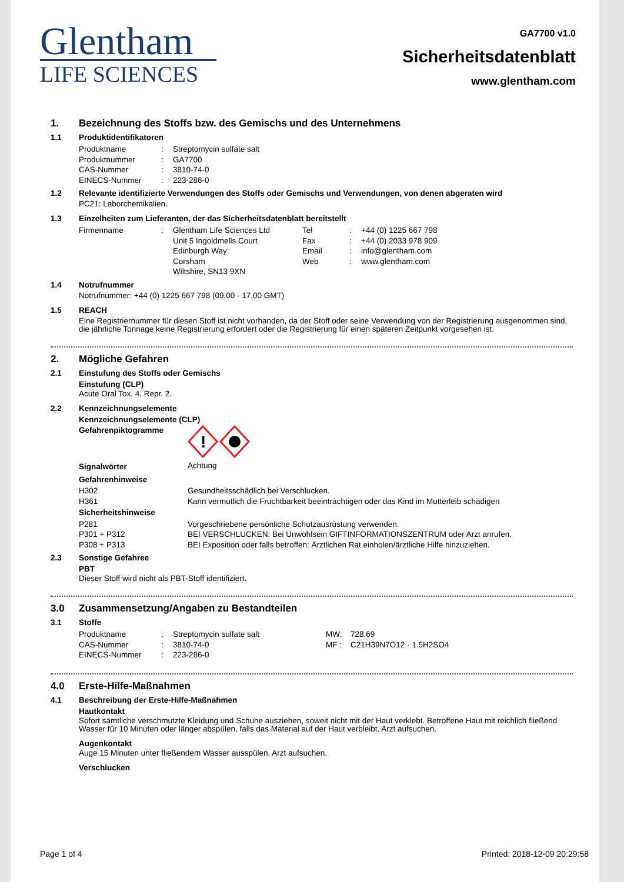Glentham
LIFE SCIENCES
GA7700 v1.0
Sicherheitsdatenblatt
www.glentham.com
1. Bezeichnung des Stoffs bzw. des Gemischs und des Unternehmens
1.1 Produktidentifikatoren
| Produktname | : | Streptomycin sulfate salt |
| Produktnummer | : | GA7700 |
| CAS-Nummer | : | 3810-74-0 |
| EINECS-Nummer | : | 223-286-0 |
1.2 Relevante identifizierte Verwendungen des Stoffs oder Gemischs und Verwendungen, von denen abgeraten wird
PC21: Laborchemikalien.
1.3 Einzelheiten zum Lieferanten, der das Sicherheitsdatenblatt bereitstellt
| Firmenname | : | Glentham Life Sciences Ltd Unit 5 Ingoldmells Court Edinburgh Way Corsham Wiltshire, SN13 9XN | Tel Fax Email Web | : : : : | +44 (0) 1225 667 798 +44 (0) 2033 978 909 info@glentham.com www.glentham.com |
1.4 Notrufnummer
Notrufnummer: +44 (0) 1225 667 798 (09.00 - 17.00 GMT)
1.5 REACH
Eine Registriernummer für diesen Stoff ist nicht vorhanden, da der Stoff oder seine Verwendung von der Registrierung ausgenommen sind, die jährliche Tonnage keine Registrierung erfordert oder die Registrierung für einen späteren Zeitpunkt vorgesehen ist.
2. Mögliche Gefahren
2.1 Einstufung des Stoffs oder Gemischs
Einstufung (CLP)
Acute Oral Tox. 4, Repr. 2.
2.2 Kennzeichnungselemente
Kennzeichnungselemente (CLP)
| Gefahrenpiktogramme | ! |
| Signalwörter | Achtung |
| Gefahrenhinweise | |
| H302 | Gesundheitsschädlich bei Verschlucken. |
| H361 | Kann vermutlich die Fruchtbarkeit beeinträchtigen oder das Kind im Mutterleib schädigen |
| Sicherheitshinweise | |
| P281 | Vorgeschriebene persönliche Schutzausrüstung verwenden. |
| P301 + P312 | BEI VERSCHLUCKEN: Bei Unwohlsein GIFTINFORMATIONSZENTRUM oder Arzt anrufen. |
| P308 + P313 | BEI Exposition oder falls betroffen: Ärztlichen Rat einholen/ärztliche Hilfe hinzuziehen. |
2.3 Sonstige Gefahree
PBT
Dieser Stoff wird nicht als PBT-Stoff identifiziert.
3.0 Zusammensetzung/Angaben zu Bestandteilen
3.1 Stoffe
| Produktname | : | Streptomycin sulfate salt | MW: | 728.69 |
| CAS-Nummer | : | 3810-74-0 | MF : | C21H39N7O12 · 1.5H2SO4 |
| EINECS-Nummer | : | 223-286-0 | | |
4.0 Erste-Hilfe-Maßnahmen
4.1 Beschreibung der Erste-Hilfe-Maßnahmen
Hautkontakt
Sofort sämtliche verschmutzte Kleidung und Schuhe ausziehen, soweit nicht mit der Haut verklebt. Betroffene Haut mit reichlich fließend Wasser für 10 Minuten oder länger abspülen, falls das Material auf der Haut verbleibt. Arzt aufsuchen.
Augenkontakt
Auge 15 Minuten unter fließendem Wasser ausspülen. Arzt aufsuchen.
Verschlucken
Page 1 of 4 Printed: 2018-12-09 20:29:58